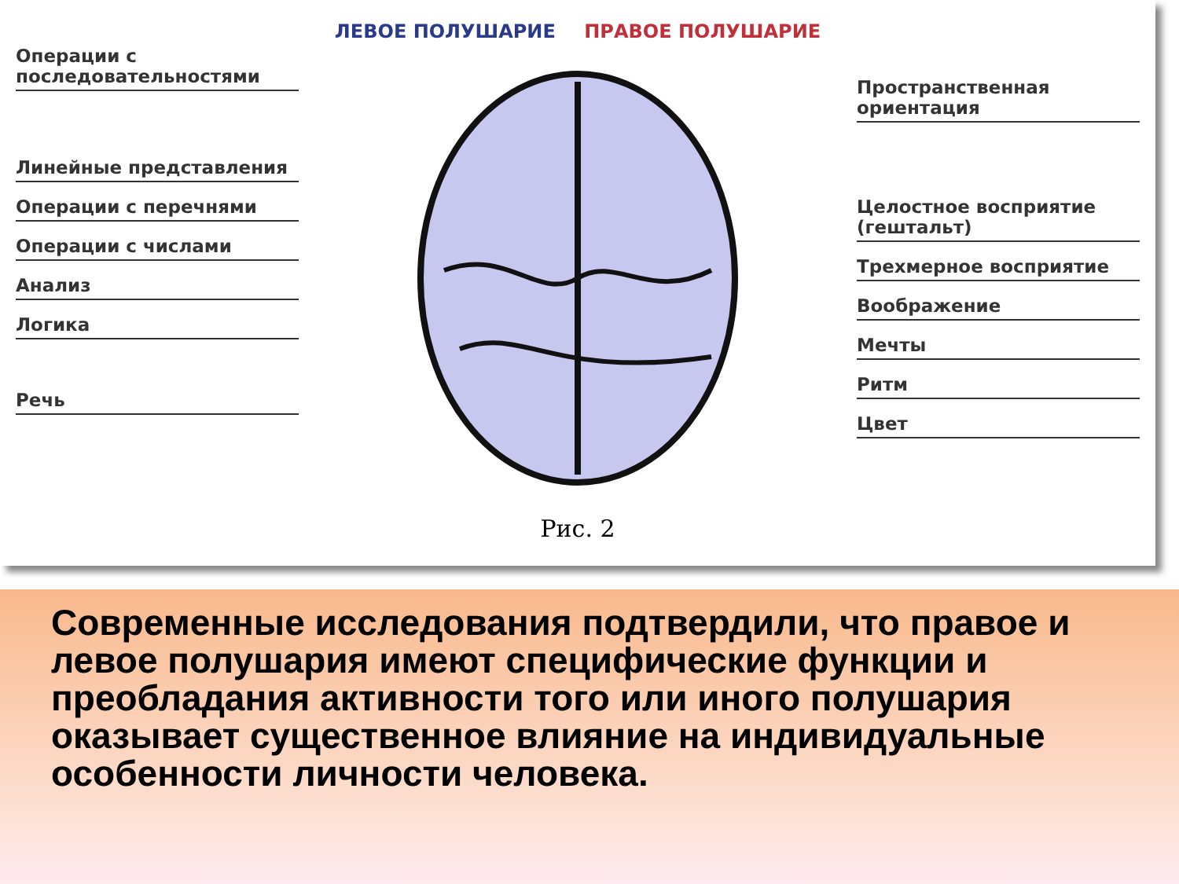ЛЕВОЕ ПОЛУШАРИЕ ПРАВОЕ ПОЛУШАРИЕ
Операции с последовательностями
Линейные представления
Операции с перечнями
Операции с числами
Анализ
Логика
Речь
Пространственная ориентация
Целостное восприятие (гештальт)
Трехмерное восприятие
Воображение
Мечты
Ритм
Цвет
Рис. 2
Современные исследования подтвердили, что правое и левое полушария имеют специфические функции и преобладания активности того или иного полушария оказывает существенное влияние на индивидуальные особенности личности человека.